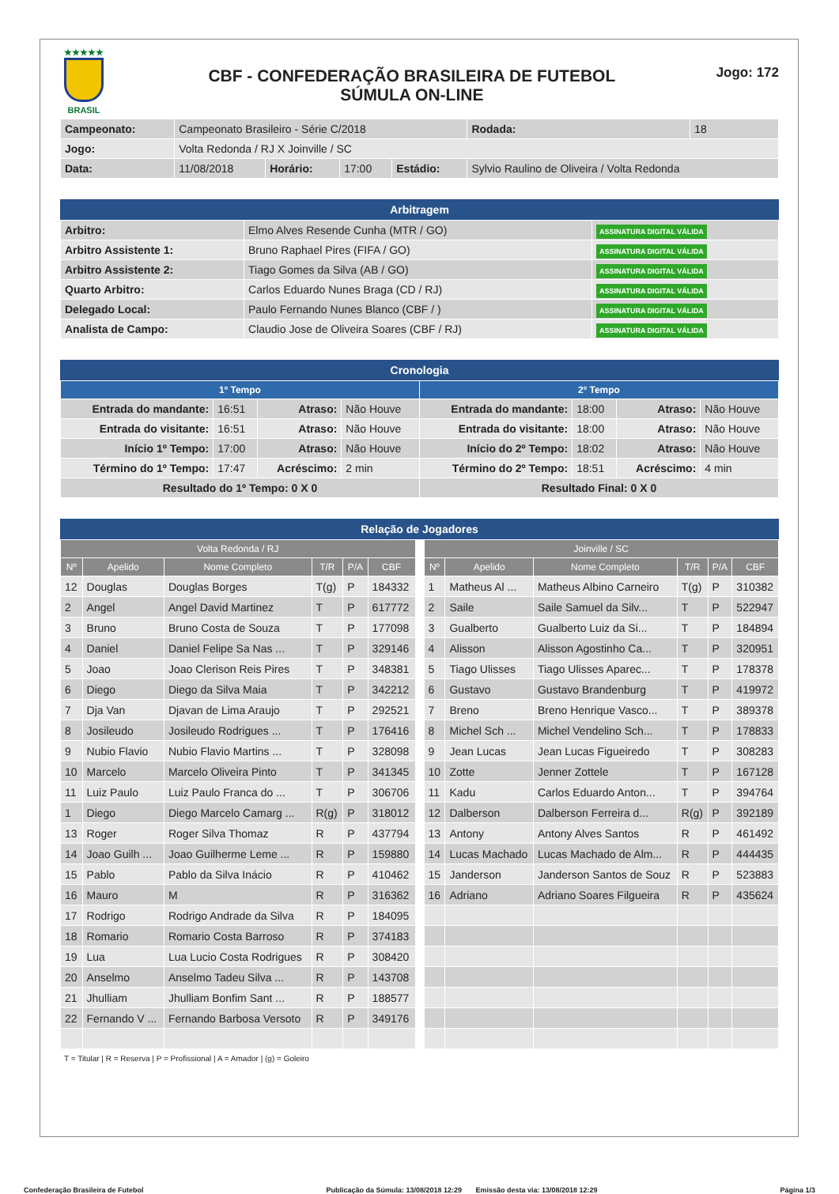★★★★★
BRASIL
CBF - CONFEDERAÇÃO BRASILEIRA DE FUTEBOL
SÚMULA ON-LINE
Jogo: 172
| Campeonato: | Campeonato Brasileiro - Série C/2018 | | | | | Rodada: | 18 |
| Jogo: | Volta Redonda / RJ X Joinville / SC | | | | | | |
| Data: | 11/08/2018 | Horário: | 17:00 | Estádio: | Sylvio Raulino de Oliveira / Volta Redonda | | |
Arbitragem
| Arbitro: | Elmo Alves Resende Cunha (MTR / GO) | ASSINATURA DIGITAL VÁLIDA |
| Arbitro Assistente 1: | Bruno Raphael Pires (FIFA / GO) | ASSINATURA DIGITAL VÁLIDA |
| Arbitro Assistente 2: | Tiago Gomes da Silva (AB / GO) | ASSINATURA DIGITAL VÁLIDA |
| Quarto Arbitro: | Carlos Eduardo Nunes Braga (CD / RJ) | ASSINATURA DIGITAL VÁLIDA |
| Delegado Local: | Paulo Fernando Nunes Blanco (CBF / ) | ASSINATURA DIGITAL VÁLIDA |
| Analista de Campo: | Claudio Jose de Oliveira Soares (CBF / RJ) | ASSINATURA DIGITAL VÁLIDA |
Cronologia
| 1º Tempo | | | | 2º Tempo | | | |
| --- | --- | --- | --- | --- | --- | --- | --- |
| Entrada do mandante: | 16:51 | Atraso: | Não Houve | Entrada do mandante: | 18:00 | Atraso: | Não Houve |
| Entrada do visitante: | 16:51 | Atraso: | Não Houve | Entrada do visitante: | 18:00 | Atraso: | Não Houve |
| Início 1º Tempo: | 17:00 | Atraso: | Não Houve | Início do 2º Tempo: | 18:02 | Atraso: | Não Houve |
| Término do 1º Tempo: | 17:47 | Acréscimo: | 2 min | Término do 2º Tempo: | 18:51 | Acréscimo: | 4 min |
| Resultado do 1º Tempo: 0 X 0 | | | | Resultado Final: 0 X 0 | | | |
Relação de Jogadores
| Volta Redonda / RJ | | | | | |
| --- | --- | --- | --- | --- | --- |
| Nº | Apelido | Nome Completo | T/R | P/A | CBF |
| 12 | Douglas | Douglas Borges | T(g) | P | 184332 |
| 2 | Angel | Angel David Martinez | T | P | 617772 |
| 3 | Bruno | Bruno Costa de Souza | T | P | 177098 |
| 4 | Daniel | Daniel Felipe Sa Nas ... | T | P | 329146 |
| 5 | Joao | Joao Clerison Reis Pires | T | P | 348381 |
| 6 | Diego | Diego da Silva Maia | T | P | 342212 |
| 7 | Dja Van | Djavan de Lima Araujo | T | P | 292521 |
| 8 | Josileudo | Josileudo Rodrigues ... | T | P | 176416 |
| 9 | Nubio Flavio | Nubio Flavio Martins ... | T | P | 328098 |
| 10 | Marcelo | Marcelo Oliveira Pinto | T | P | 341345 |
| 11 | Luiz Paulo | Luiz Paulo Franca do ... | T | P | 306706 |
| 1 | Diego | Diego Marcelo Camarg ... | R(g) | P | 318012 |
| 13 | Roger | Roger Silva Thomaz | R | P | 437794 |
| 14 | Joao Guilh ... | Joao Guilherme Leme ... | R | P | 159880 |
| 15 | Pablo | Pablo da Silva Inácio | R | P | 410462 |
| 16 | Mauro | M | R | P | 316362 |
| 17 | Rodrigo | Rodrigo Andrade da Silva | R | P | 184095 |
| 18 | Romario | Romario Costa Barroso | R | P | 374183 |
| 19 | Lua | Lua Lucio Costa Rodrigues | R | P | 308420 |
| 20 | Anselmo | Anselmo Tadeu Silva ... | R | P | 143708 |
| 21 | Jhulliam | Jhulliam Bonfim Sant ... | R | P | 188577 |
| 22 | Fernando V ... | Fernando Barbosa Versoto | R | P | 349176 |
| Joinville / SC | | | | | |
| --- | --- | --- | --- | --- | --- |
| Nº | Apelido | Nome Completo | T/R | P/A | CBF |
| 1 | Matheus Al ... | Matheus Albino Carneiro | T(g) | P | 310382 |
| 2 | Saile | Saile Samuel da Silv... | T | P | 522947 |
| 3 | Gualberto | Gualberto Luiz da Si... | T | P | 184894 |
| 4 | Alisson | Alisson Agostinho Ca... | T | P | 320951 |
| 5 | Tiago Ulisses | Tiago Ulisses Aparec... | T | P | 178378 |
| 6 | Gustavo | Gustavo Brandenburg | T | P | 419972 |
| 7 | Breno | Breno Henrique Vasco... | T | P | 389378 |
| 8 | Michel Sch ... | Michel Vendelino Sch... | T | P | 178833 |
| 9 | Jean Lucas | Jean Lucas Figueiredo | T | P | 308283 |
| 10 | Zotte | Jenner Zottele | T | P | 167128 |
| 11 | Kadu | Carlos Eduardo Anton... | T | P | 394764 |
| 12 | Dalberson | Dalberson Ferreira d... | R(g) | P | 392189 |
| 13 | Antony | Antony Alves Santos | R | P | 461492 |
| 14 | Lucas Machado | Lucas Machado de Alm... | R | P | 444435 |
| 15 | Janderson | Janderson Santos de Souz | R | P | 523883 |
| 16 | Adriano | Adriano Soares Filgueira | R | P | 435624 |
T = Titular | R = Reserva | P = Profissional | A = Amador | (g) = Goleiro
Confederação Brasileira de Futebol Publicação da Súmula: 13/08/2018 12:29 Emissão desta via: 13/08/2018 12:29 Página 1/3